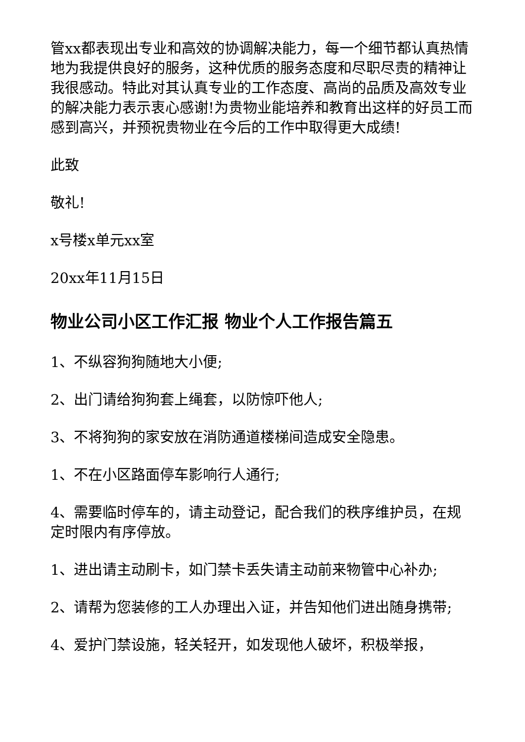管xx都表现出专业和高效的协调解决能力，每一个细节都认真热情地为我提供良好的服务，这种优质的服务态度和尽职尽责的精神让我很感动。特此对其认真专业的工作态度、高尚的品质及高效专业的解决能力表示衷心感谢!为贵物业能培养和教育出这样的好员工而感到高兴，并预祝贵物业在今后的工作中取得更大成绩!
此致
敬礼!
x号楼x单元xx室
20xx年11月15日
物业公司小区工作汇报 物业个人工作报告篇五
1、不纵容狗狗随地大小便;
2、出门请给狗狗套上绳套，以防惊吓他人;
3、不将狗狗的家安放在消防通道楼梯间造成安全隐患。
1、不在小区路面停车影响行人通行;
4、需要临时停车的，请主动登记，配合我们的秩序维护员，在规定时限内有序停放。
1、进出请主动刷卡，如门禁卡丢失请主动前来物管中心补办;
2、请帮为您装修的工人办理出入证，并告知他们进出随身携带;
4、爱护门禁设施，轻关轻开，如发现他人破坏，积极举报，